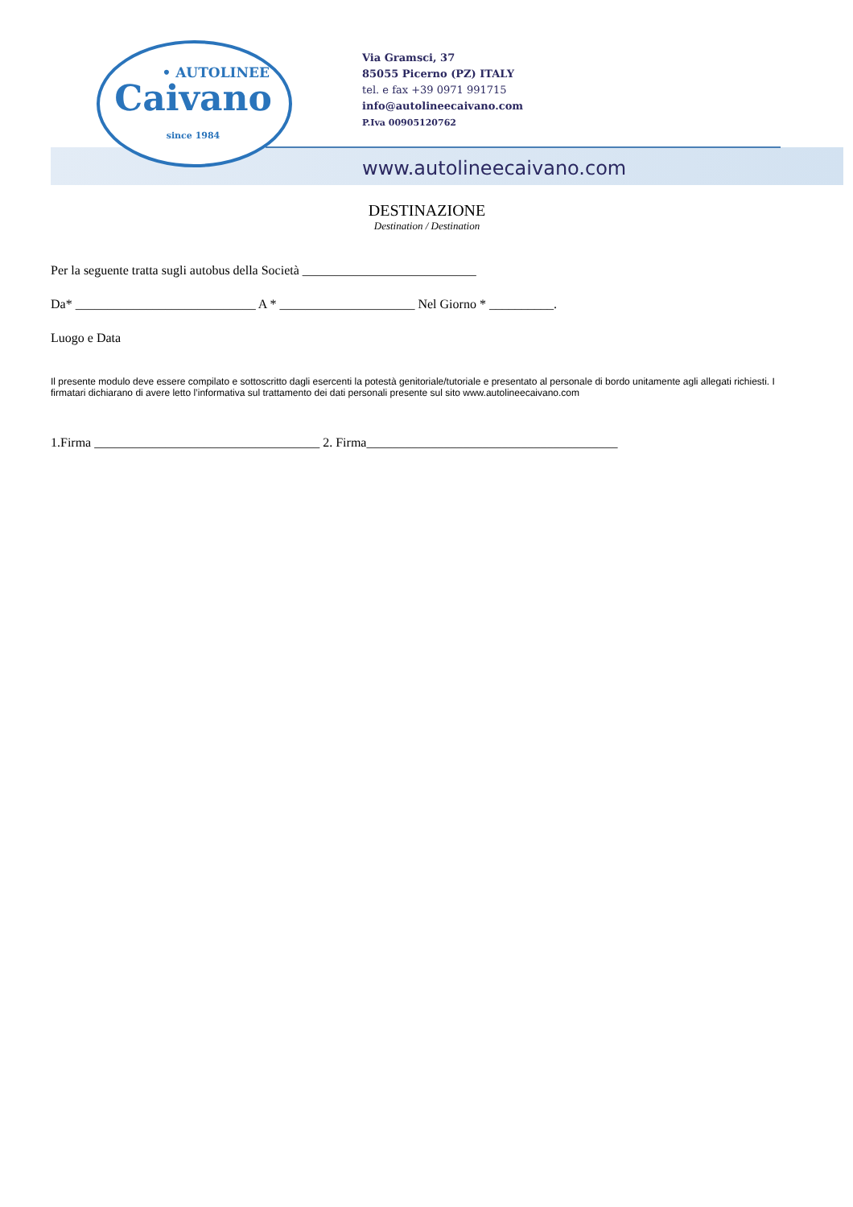• AUTOLINEE
Caivano
since 1984
Via Gramsci, 37
85055 Picerno (PZ) ITALY
tel. e fax +39 0971 991715
info@autolineecaivano.com
P.Iva 00905120762
www.autolineecaivano.com
DESTINAZIONE
Destination / Destination
Per la seguente tratta sugli autobus della Società ___________________________
Da* ____________________________ A * _____________________ Nel Giorno * __________.
Luogo e Data
Il presente modulo deve essere compilato e sottoscritto dagli esercenti la potestà genitoriale/tutoriale e presentato al personale di bordo unitamente agli allegati richiesti. I firmatari dichiarano di avere letto l’informativa sul trattamento dei dati personali presente sul sito www.autolineecaivano.com
1.Firma ___________________________________ 2. Firma_______________________________________